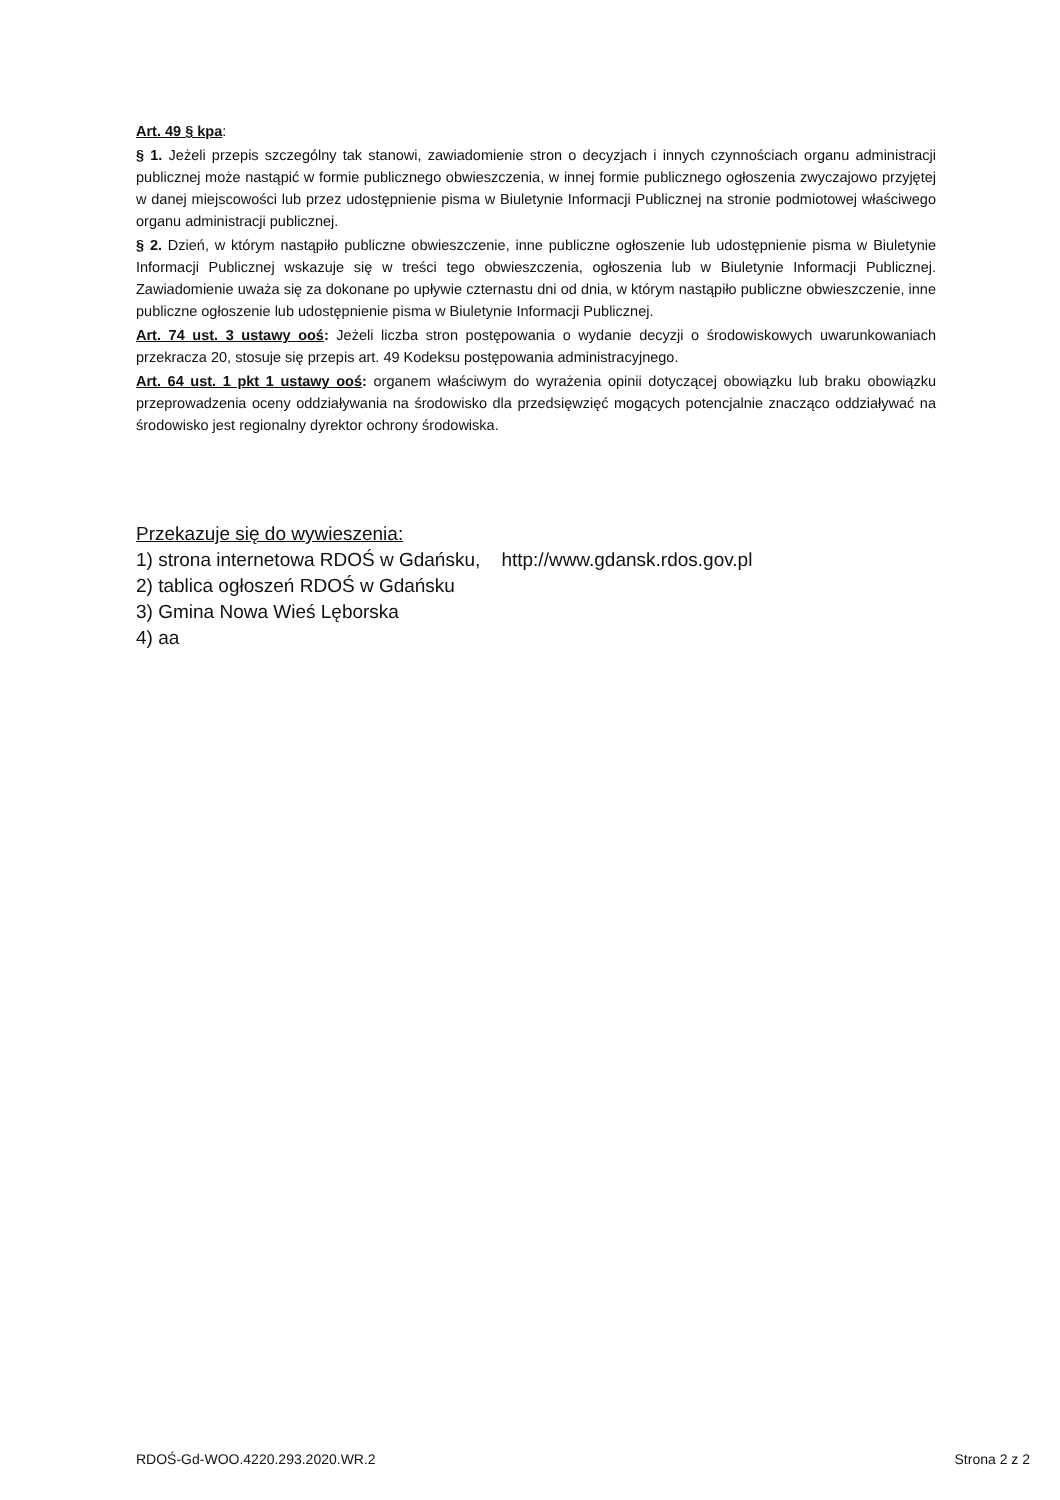Art. 49 § kpa:
§ 1. Jeżeli przepis szczególny tak stanowi, zawiadomienie stron o decyzjach i innych czynnościach organu administracji publicznej może nastąpić w formie publicznego obwieszczenia, w innej formie publicznego ogłoszenia zwyczajowo przyjętej w danej miejscowości lub przez udostępnienie pisma w Biuletynie Informacji Publicznej na stronie podmiotowej właściwego organu administracji publicznej.
§ 2. Dzień, w którym nastąpiło publiczne obwieszczenie, inne publiczne ogłoszenie lub udostępnienie pisma w Biuletynie Informacji Publicznej wskazuje się w treści tego obwieszczenia, ogłoszenia lub w Biuletynie Informacji Publicznej. Zawiadomienie uważa się za dokonane po upływie czternastu dni od dnia, w którym nastąpiło publiczne obwieszczenie, inne publiczne ogłoszenie lub udostępnienie pisma w Biuletynie Informacji Publicznej.
Art. 74 ust. 3 ustawy ooś: Jeżeli liczba stron postępowania o wydanie decyzji o środowiskowych uwarunkowaniach przekracza 20, stosuje się przepis art. 49 Kodeksu postępowania administracyjnego.
Art. 64 ust. 1 pkt 1 ustawy ooś: organem właściwym do wyrażenia opinii dotyczącej obowiązku lub braku obowiązku przeprowadzenia oceny oddziaływania na środowisko dla przedsięwzięć mogących potencjalnie znacząco oddziaływać na środowisko jest regionalny dyrektor ochrony środowiska.
Przekazuje się do wywieszenia:
1) strona internetowa RDOŚ w Gdańsku, http://www.gdansk.rdos.gov.pl
2) tablica ogłoszeń RDOŚ w Gdańsku
3) Gmina Nowa Wieś Lęborska
4) aa
RDOŚ-Gd-WOO.4220.293.2020.WR.2 Strona 2 z 2